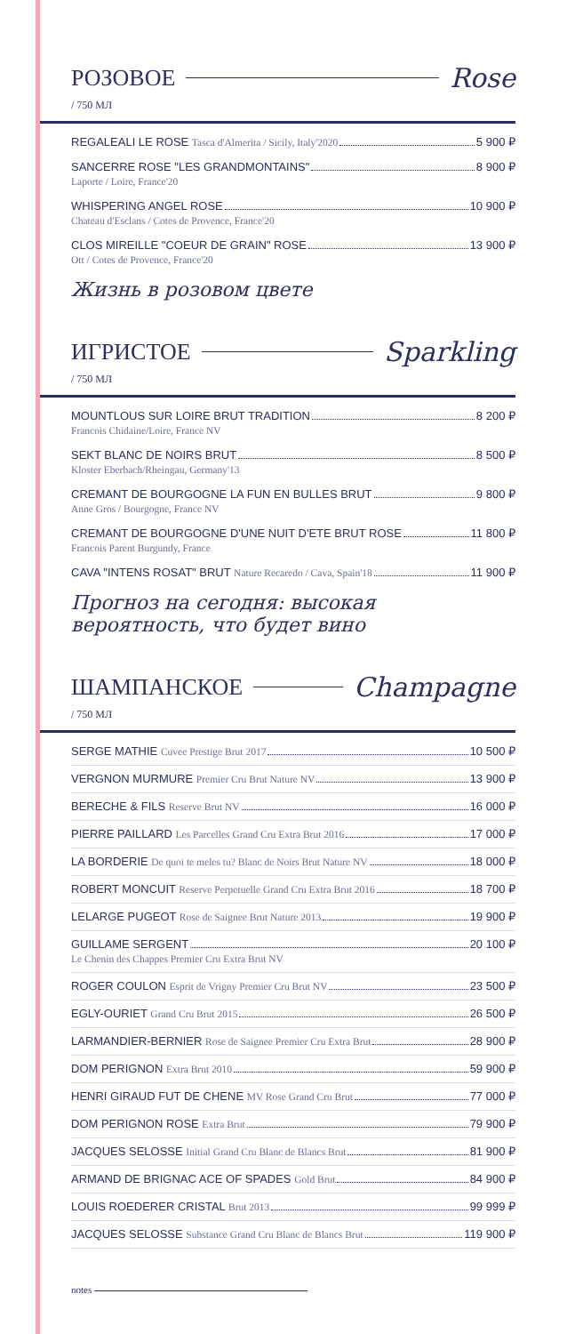РОЗОВОЕ Rose
/ 750 МЛ
REGALEALI LE ROSE Tasca d'Almerita / Sicily, Italy'2020 5 900 ₽
SANCERRE ROSE "LES GRANDMONTAINS" 8 900 ₽
Laporte / Loire, France'20
WHISPERING ANGEL ROSE 10 900 ₽
Chateau d'Esclans / Cotes de Provence, France'20
CLOS MIREILLE "COEUR DE GRAIN" ROSE 13 900 ₽
Ott / Cotes de Provence, France'20
Жизнь в розовом цвете
ИГРИСТОЕ Sparkling
/ 750 МЛ
MOUNTLOUS SUR LOIRE BRUT TRADITION 8 200 ₽
Francois Chidaine/Loire, France NV
SEKT BLANC DE NOIRS BRUT 8 500 ₽
Kloster Eberbach/Rheingau, Germany'13
CREMANT DE BOURGOGNE LA FUN EN BULLES BRUT 9 800 ₽
Anne Gros / Bourgogne, France NV
CREMANT DE BOURGOGNE D'UNE NUIT D'ETE BRUT ROSE 11 800 ₽
Francois Parent Burgundy, France
CAVA "INTENS ROSAT" BRUT Nature Recaredo / Cava, Spain'18 11 900 ₽
Прогноз на сегодня: высокая
вероятность, что будет вино
ШАМПАНСКОЕ Champagne
/ 750 МЛ
SERGE MATHIE Cuvee Prestige Brut 2017 10 500 ₽
VERGNON MURMURE Premier Cru Brut Nature NV 13 900 ₽
BERECHE & FILS Reserve Brut NV 16 000 ₽
PIERRE PAILLARD Les Parcelles Grand Cru Extra Brut 2016 17 000 ₽
LA BORDERIE De quoi te meles tu? Blanc de Noirs Brut Nature NV 18 000 ₽
ROBERT MONCUIT Reserve Perpetuelle Grand Cru Extra Brut 2016 18 700 ₽
LELARGE PUGEOT Rose de Saignee Brut Nature 2013 19 900 ₽
GUILLAME SERGENT 20 100 ₽
Le Chenin des Chappes Premier Cru Extra Brut NV
ROGER COULON Esprit de Vrigny Premier Cru Brut NV 23 500 ₽
EGLY-OURIET Grand Cru Brut 2015 26 500 ₽
LARMANDIER-BERNIER Rose de Saignee Premier Cru Extra Brut 28 900 ₽
DOM PERIGNON Extra Brut 2010 59 900 ₽
HENRI GIRAUD FUT DE CHENE MV Rose Grand Cru Brut 77 000 ₽
DOM PERIGNON ROSE Extra Brut 79 900 ₽
JACQUES SELOSSE Initial Grand Cru Blanc de Blancs Brut 81 900 ₽
ARMAND DE BRIGNAC ACE OF SPADES Gold Brut 84 900 ₽
LOUIS ROEDERER CRISTAL Brut 2013 99 999 ₽
JACQUES SELOSSE Substance Grand Cru Blanc de Blancs Brut 119 900 ₽
notes